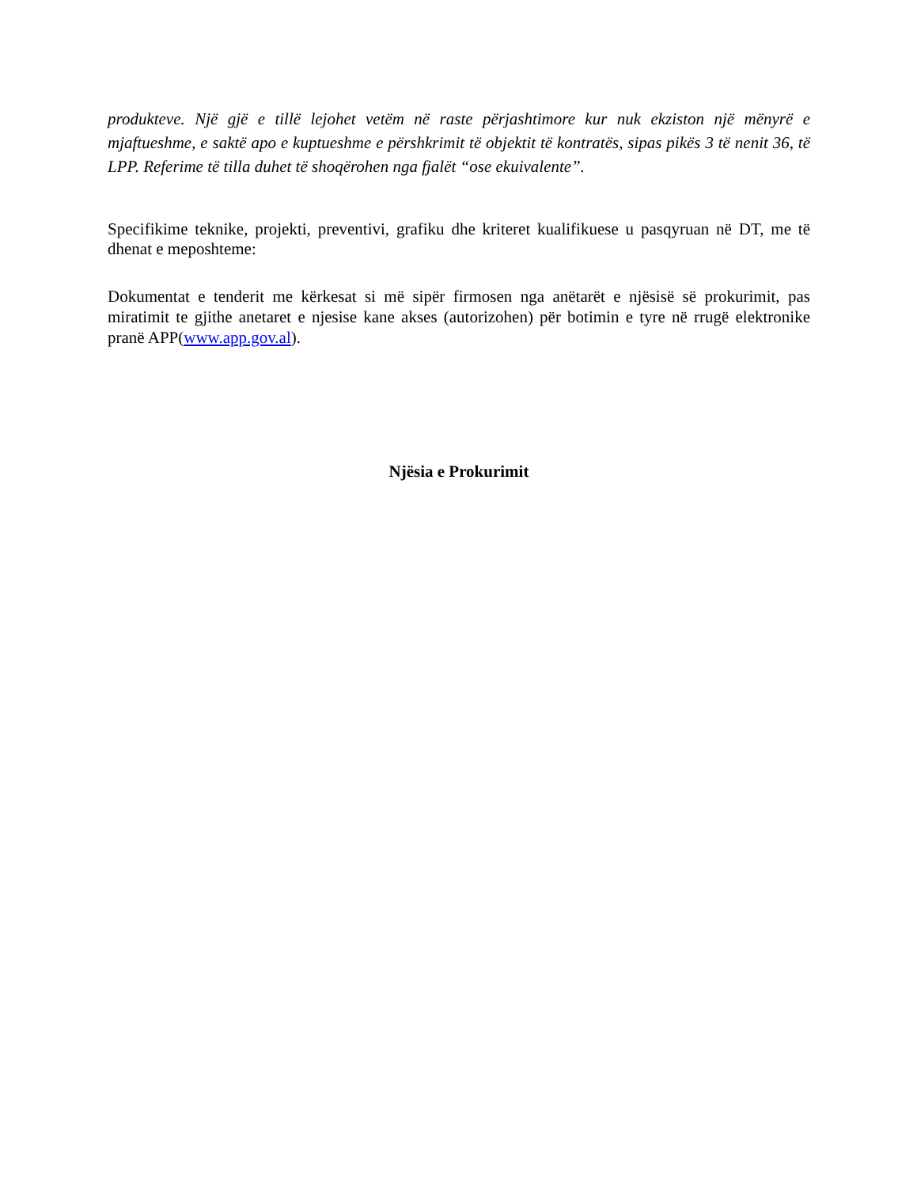produkteve. Një gjë e tillë lejohet vetëm në raste përjashtimore kur nuk ekziston një mënyrë e mjaftueshme, e saktë apo e kuptueshme e përshkrimit të objektit të kontratës, sipas pikës 3 të nenit 36, të LPP. Referime të tilla duhet të shoqërohen nga fjalët “ose ekuivalente”.
Specifikime teknike, projekti, preventivi, grafiku dhe kriteret kualifikuese u pasqyruan në DT, me të dhenat e meposhteme:
Dokumentat e tenderit me kërkesat si më sipër firmosen nga anëtarët e njësisë së prokurimit, pas miratimit te gjithe anetaret e njesise kane akses (autorizohen) për botimin e tyre në rrugë elektronike pranë APP(www.app.gov.al).
Njësia e Prokurimit